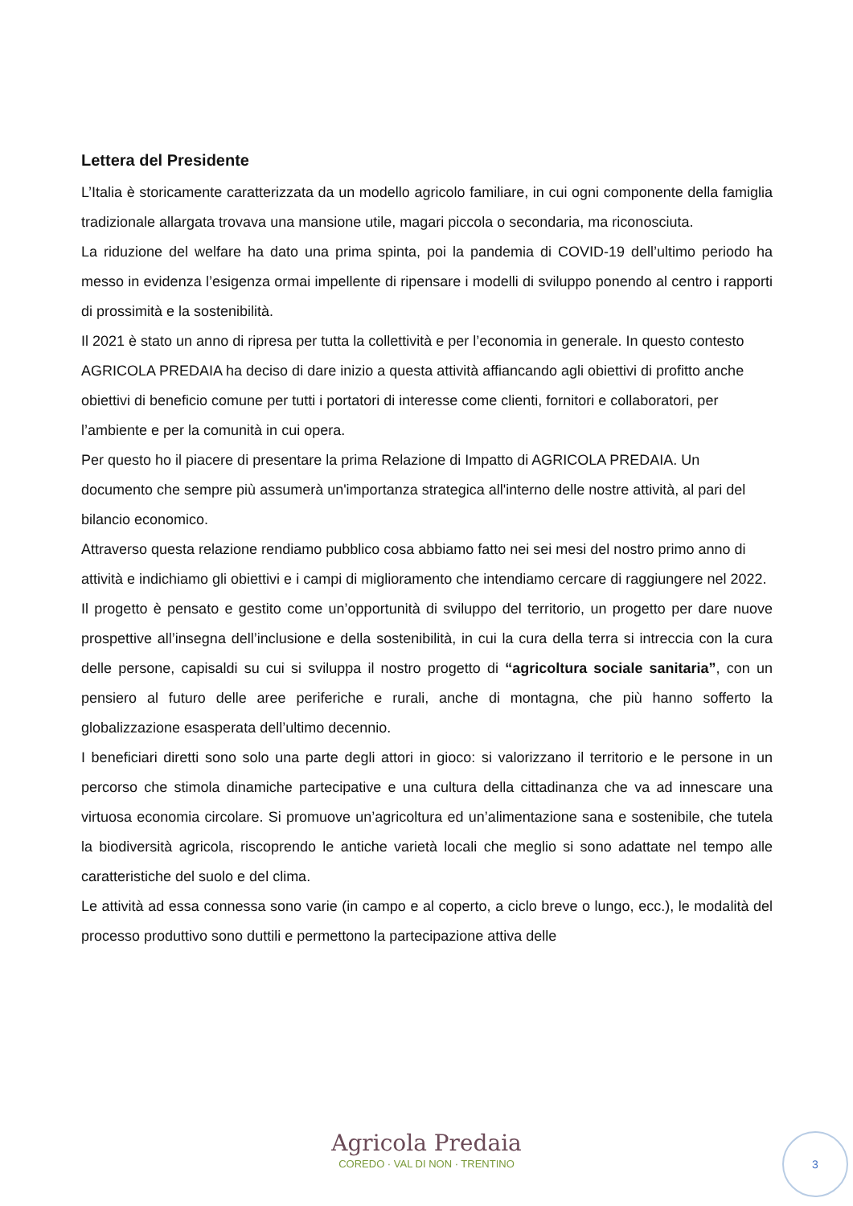Lettera del Presidente
L’Italia è storicamente caratterizzata da un modello agricolo familiare, in cui ogni componente della famiglia tradizionale allargata trovava una mansione utile, magari piccola o secondaria, ma riconosciuta.
La riduzione del welfare ha dato una prima spinta, poi la pandemia di COVID-19 dell’ultimo periodo ha messo in evidenza l’esigenza ormai impellente di ripensare i modelli di sviluppo ponendo al centro i rapporti di prossimità e la sostenibilità.
Il 2021 è stato un anno di ripresa per tutta la collettività e per l’economia in generale. In questo contesto AGRICOLA PREDAIA ha deciso di dare inizio a questa attività affiancando agli obiettivi di profitto anche obiettivi di beneficio comune per tutti i portatori di interesse come clienti, fornitori e collaboratori, per l’ambiente e per la comunità in cui opera.
Per questo ho il piacere di presentare la prima Relazione di Impatto di AGRICOLA PREDAIA. Un documento che sempre più assumerà un'importanza strategica all'interno delle nostre attività, al pari del bilancio economico.
Attraverso questa relazione rendiamo pubblico cosa abbiamo fatto nei sei mesi del nostro primo anno di attività e indichiamo gli obiettivi e i campi di miglioramento che intendiamo cercare di raggiungere nel 2022.
Il progetto è pensato e gestito come un’opportunità di sviluppo del territorio, un progetto per dare nuove prospettive all’insegna dell’inclusione e della sostenibilità, in cui la cura della terra si intreccia con la cura delle persone, capisaldi su cui si sviluppa il nostro progetto di “agricoltura sociale sanitaria”, con un pensiero al futuro delle aree periferiche e rurali, anche di montagna, che più hanno sofferto la globalizzazione esasperata dell’ultimo decennio.
I beneficiari diretti sono solo una parte degli attori in gioco: si valorizzano il territorio e le persone in un percorso che stimola dinamiche partecipative e una cultura della cittadinanza che va ad innescare una virtuosa economia circolare. Si promuove un’agricoltura ed un’alimentazione sana e sostenibile, che tutela la biodiversità agricola, riscoprendo le antiche varietà locali che meglio si sono adattate nel tempo alle caratteristiche del suolo e del clima.
Le attività ad essa connessa sono varie (in campo e al coperto, a ciclo breve o lungo, ecc.), le modalità del processo produttivo sono duttili e permettono la partecipazione attiva delle
Agricola Predaia
COREDO · VAL DI NON · TRENTINO
3